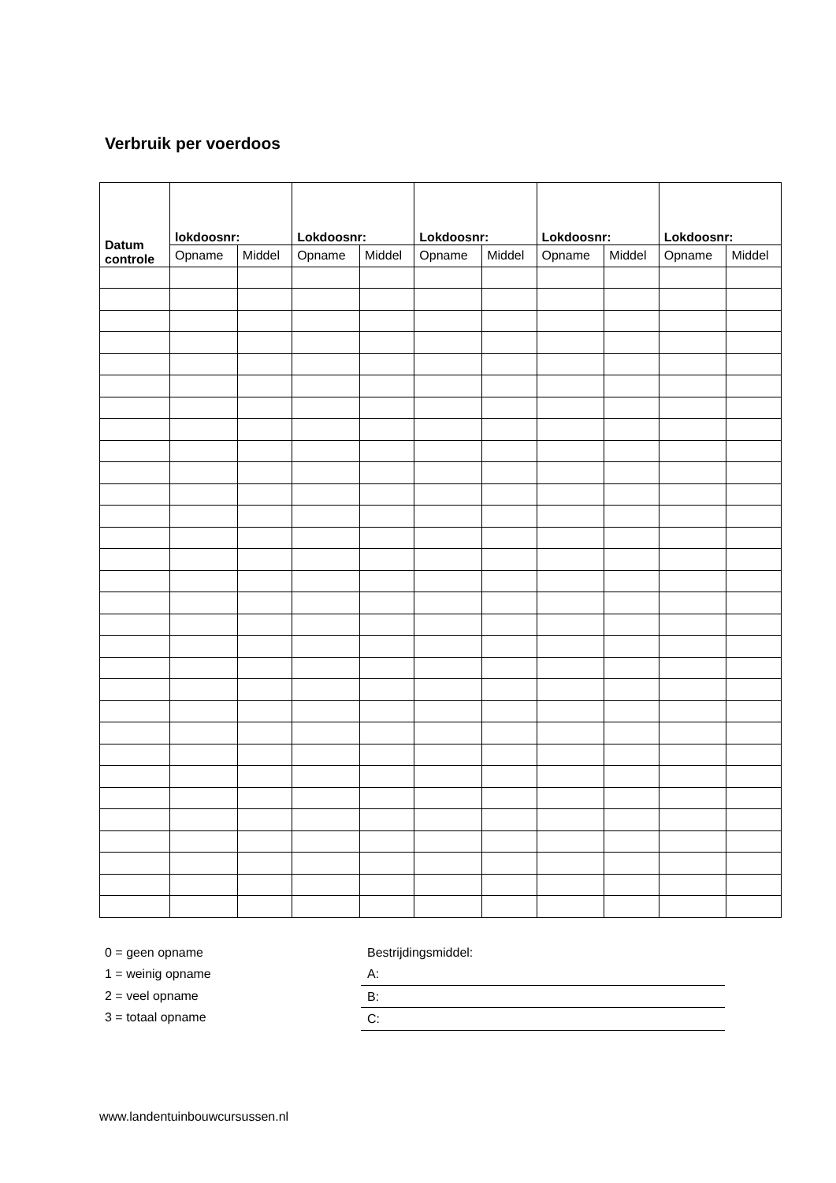Verbruik per voerdoos
| Datum controle | lokdoosnr: | | Lokdoosnr: | | Lokdoosnr: | | Lokdoosnr: | | Lokdoosnr: | |
| --- | --- | --- | --- | --- | --- | --- | --- | --- | --- | --- |
| | Opname | Middel | Opname | Middel | Opname | Middel | Opname | Middel | Opname | Middel |
0 = geen opname
1 = weinig opname
2 = veel opname
3 = totaal opname
Bestrijdingsmiddel:
A:
B:
C:
www.landentuinbouwcursussen.nl